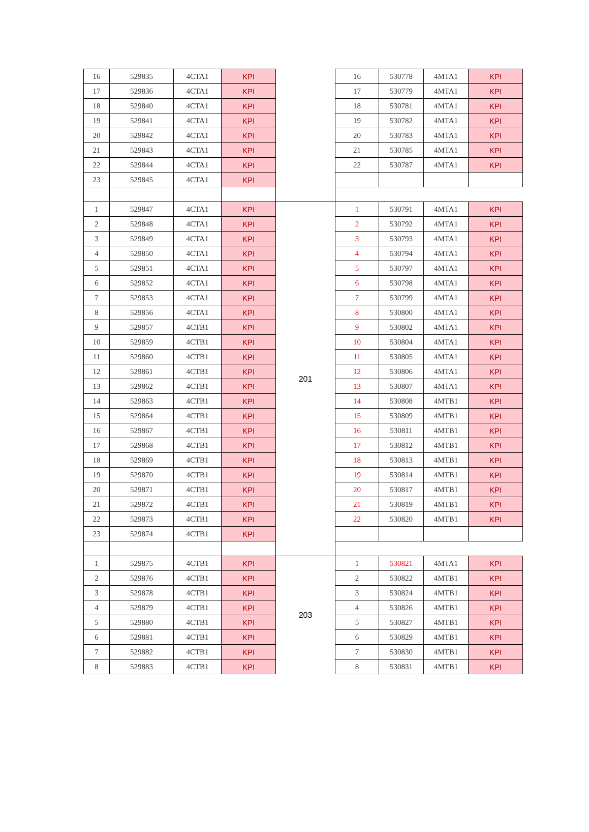| 16 | 529835 | 4CTA1 | KPI | | 16 | 530778 | 4MTA1 | KPI |
| 17 | 529836 | 4CTA1 | KPI | | 17 | 530779 | 4MTA1 | KPI |
| 18 | 529840 | 4CTA1 | KPI | | 18 | 530781 | 4MTA1 | KPI |
| 19 | 529841 | 4CTA1 | KPI | | 19 | 530782 | 4MTA1 | KPI |
| 20 | 529842 | 4CTA1 | KPI | | 20 | 530783 | 4MTA1 | KPI |
| 21 | 529843 | 4CTA1 | KPI | | 21 | 530785 | 4MTA1 | KPI |
| 22 | 529844 | 4CTA1 | KPI | | 22 | 530787 | 4MTA1 | KPI |
| 23 | 529845 | 4CTA1 | KPI | | | | | |
| 1 | 529847 | 4CTA1 | KPI | 201 | 1 | 530791 | 4MTA1 | KPI |
| 2 | 529848 | 4CTA1 | KPI | | 2 | 530792 | 4MTA1 | KPI |
| 3 | 529849 | 4CTA1 | KPI | | 3 | 530793 | 4MTA1 | KPI |
| 4 | 529850 | 4CTA1 | KPI | | 4 | 530794 | 4MTA1 | KPI |
| 5 | 529851 | 4CTA1 | KPI | | 5 | 530797 | 4MTA1 | KPI |
| 6 | 529852 | 4CTA1 | KPI | | 6 | 530798 | 4MTA1 | KPI |
| 7 | 529853 | 4CTA1 | KPI | | 7 | 530799 | 4MTA1 | KPI |
| 8 | 529856 | 4CTA1 | KPI | | 8 | 530800 | 4MTA1 | KPI |
| 9 | 529857 | 4CTB1 | KPI | | 9 | 530802 | 4MTA1 | KPI |
| 10 | 529859 | 4CTB1 | KPI | | 10 | 530804 | 4MTA1 | KPI |
| 11 | 529860 | 4CTB1 | KPI | | 11 | 530805 | 4MTA1 | KPI |
| 12 | 529861 | 4CTB1 | KPI | | 12 | 530806 | 4MTA1 | KPI |
| 13 | 529862 | 4CTB1 | KPI | | 13 | 530807 | 4MTA1 | KPI |
| 14 | 529863 | 4CTB1 | KPI | | 14 | 530808 | 4MTB1 | KPI |
| 15 | 529864 | 4CTB1 | KPI | | 15 | 530809 | 4MTB1 | KPI |
| 16 | 529867 | 4CTB1 | KPI | | 16 | 530811 | 4MTB1 | KPI |
| 17 | 529868 | 4CTB1 | KPI | | 17 | 530812 | 4MTB1 | KPI |
| 18 | 529869 | 4CTB1 | KPI | | 18 | 530813 | 4MTB1 | KPI |
| 19 | 529870 | 4CTB1 | KPI | | 19 | 530814 | 4MTB1 | KPI |
| 20 | 529871 | 4CTB1 | KPI | | 20 | 530817 | 4MTB1 | KPI |
| 21 | 529872 | 4CTB1 | KPI | | 21 | 530819 | 4MTB1 | KPI |
| 22 | 529873 | 4CTB1 | KPI | | 22 | 530820 | 4MTB1 | KPI |
| 23 | 529874 | 4CTB1 | KPI | | | | | |
| 1 | 529875 | 4CTB1 | KPI | 203 | 1 | 530821 | 4MTA1 | KPI |
| 2 | 529876 | 4CTB1 | KPI | | 2 | 530822 | 4MTB1 | KPI |
| 3 | 529878 | 4CTB1 | KPI | | 3 | 530824 | 4MTB1 | KPI |
| 4 | 529879 | 4CTB1 | KPI | | 4 | 530826 | 4MTB1 | KPI |
| 5 | 529880 | 4CTB1 | KPI | | 5 | 530827 | 4MTB1 | KPI |
| 6 | 529881 | 4CTB1 | KPI | | 6 | 530829 | 4MTB1 | KPI |
| 7 | 529882 | 4CTB1 | KPI | | 7 | 530830 | 4MTB1 | KPI |
| 8 | 529883 | 4CTB1 | KPI | | 8 | 530831 | 4MTB1 | KPI |